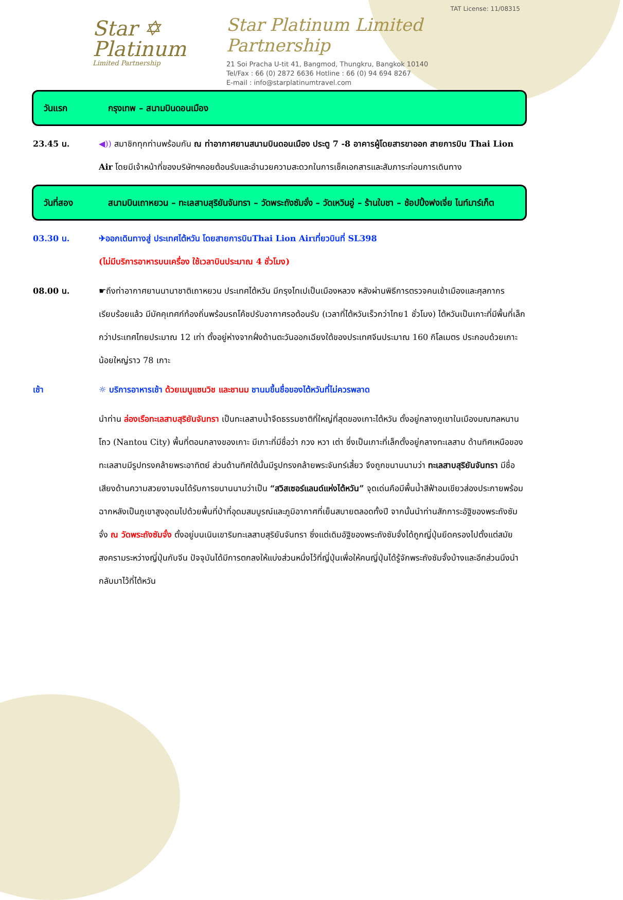Star ✡
Platinum
Limited Partnership
TAT License: 11/08315
Star Platinum Limited Partnership
21 Soi Pracha U-tit 41, Bangmod, Thungkru, Bangkok 10140
Tel/Fax : 66 (0) 2872 6636 Hotline : 66 (0) 94 694 8267
E-mail : info@starplatinumtravel.com
วันแรก กรุงเทพ – สนามบินดอนเมือง
23.45 น. ◀)) สมาชิกทุกท่านพร้อมกัน ณ ท่าอากาศยานสนามบินดอนเมือง ประตู 7 -8 อาคารผู้โดยสารขาออก สายการบิน Thai Lion Air โดยมีเจ้าหน้าที่ของบริษัทฯคอยต้อนรับและอำนวยความสะดวกในการเช็คเอกสารและสัมภาระก่อนการเดินทาง
วันที่สอง สนามบินเถาหยวน – ทะเลสาบสุริยันจันทรา – วัดพระถังซัมจั๋ง – วัดเหวินอู่ – ร้านใบชา – ช้อปปิ้งฟงเจี่ย ไนท์มาร์เก็ต
03.30 น. ✈ออกเดินทางสู่ ประเทศไต้หวัน โดยสายการบินThai Lion Airเที่ยวบินที่ SL398
(ไม่มีบริการอาหารบนเครื่อง ใช้เวลาบินประมาณ 4 ชั่วโมง)
08.00 น. ☛ถึงท่าอากาศยานนานาชาติเถาหยวน ประเทศไต้หวัน มีกรุงไทเปเป็นเมืองหลวง หลังผ่านพิธีการตรวจคนเข้าเมืองและศุลกากรเรียบร้อยแล้ว มีมัคคุเทศก์ท้องถิ่นพร้อมรถโค้ชปรับอากาศรอต้อนรับ (เวลาที่ไต้หวันเร็วกว่าไทย1 ชั่วโมง) ไต้หวันเป็นเกาะที่มีพื้นที่เล็กกว่าประเทศไทยประมาณ 12 เท่า ตั้งอยู่ห่างจากฝั่งด้านตะวันออกเฉียงใต้ของประเทศจีนประมาณ 160 กิโลเมตร ประกอบด้วยเกาะน้อยใหญ่ราว 78 เกาะ
เช้า ☼ บริการอาหารเช้า ด้วยเมนูแซนวิช และชานม ชานมขึ้นชื่อของไต้หวันที่ไม่ควรพลาด
นำท่าน ล่องเรือทะเลสาบสุริยันจันทรา เป็นทะเลสาบน้ำจืดธรรมชาติที่ใหญ่ที่สุดของเกาะไต้หวัน ตั้งอยู่กลางภูเขาในเมืองมณฑลหนานโถว (Nantou City) พื้นที่ตอนกลางของเกาะ มีเกาะที่มีชื่อว่า กวง หวา เต่า ซึ่งเป็นเกาะที่เล็กตั้งอยู่กลางทะเลสาบ ด้านทิศเหนือของทะเลสาบมีรูปทรงคล้ายพระอาทิตย์ ส่วนด้านทิศใต้นั้นมีรูปทรงคล้ายพระจันทร์เสี้ยว จึงถูกขนานนามว่า ทะเลสาบสุริยันจันทรา มีชื่อเสียงด้านความสวยงามจนได้รับการขนานนามว่าเป็น “สวิสเซอร์แลนด์แห่งไต้หวัน” จุดเด่นคือมีพื้นน้ำสีฟ้าอมเขียวส่องประกายพร้อมฉากหลังเป็นภูเขาสูงอุดมไปด้วยพื้นที่ป่าที่อุดมสมบูรณ์และภูมิอากาศที่เย็นสบายตลอดทั้งปี จากนั้นนำท่านสักการะอัฐิของพระถังซัมจั๋ง ณ วัดพระถังซัมจั๋ง ตั้งอยู่บนเนินเขาริมทะเลสาบสุริยันจันทรา ซึ่งแต่เดิมอัฐิของพระถังซัมจั๋งได้ถูกญี่ปุ่นยึดครองไปตั้งแต่สมัยสงครามระหว่างญี่ปุ่นกับจีน ปัจจุบันได้มีการตกลงให้แบ่งส่วนหนึ่งไว้ที่ญี่ปุ่นเพื่อให้คนญี่ปุ่นได้รู้จักพระถังซัมจั๋งบ้างและอีกส่วนนึงนำกลับมาไว้ที่ไต้หวัน